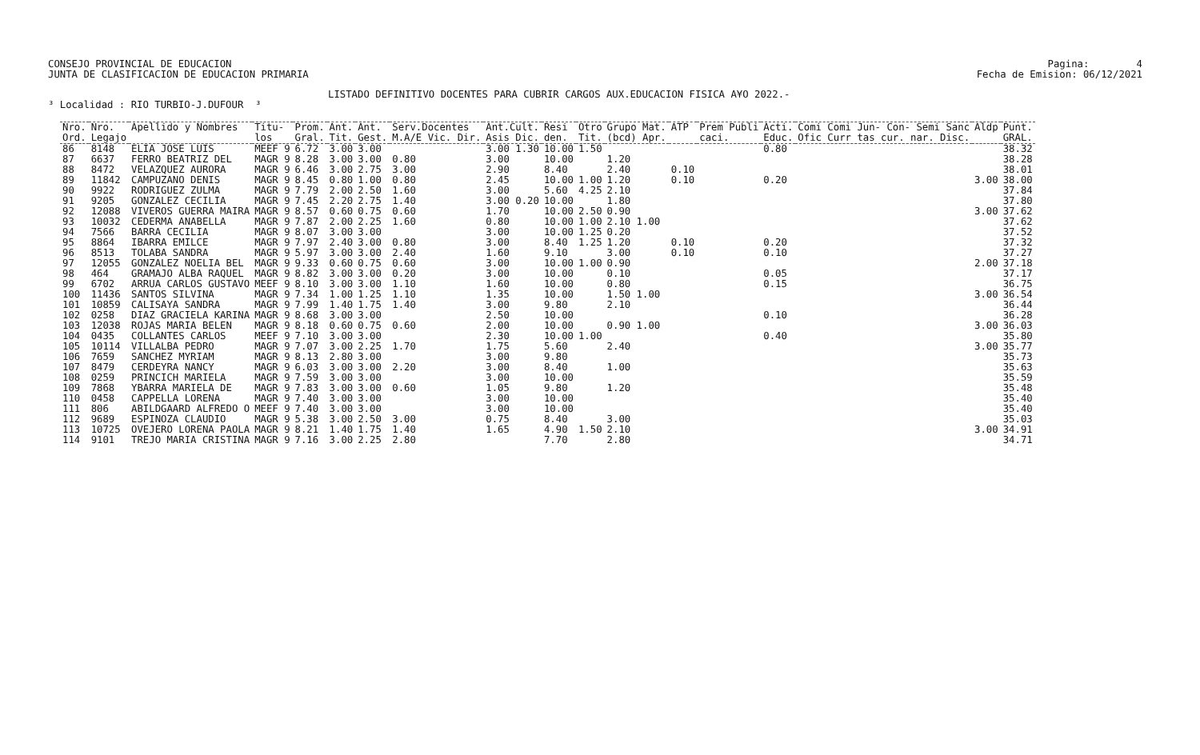CONSEJO PROVINCIAL DE EDUCACION JUNTA DE CLASIFICACION DE EDUCACION PRIMARIA
Pagina: 4 Fecha de Emision: 06/12/2021
LISTADO DEFINITIVO DOCENTES PARA CUBRIR CARGOS AUX.EDUCACION FISICA A¥O 2022.-
³ Localidad : RIO TURBIO-J.DUFOUR ³
| Nro. Ord. | Nro. Legajo | Apellido y Nombres | Titu- los | Prom. Gral. | Ant. Tit. | Ant. Gest. | Serv.Docentes M.A/E Vic. Dir. | Ant.Cult. Asis Dic. | Resi den. | Otro Tit. | Grupo Mat. (bcd) Apr. | ATP | Prem Publi caci. | Acti. Educ. | Comi Comi Jun- Con- Semi Sanc Ofic Curr tas cur. nar. Disc. | Aldp | Punt. GRAL. |
| --- | --- | --- | --- | --- | --- | --- | --- | --- | --- | --- | --- | --- | --- | --- | --- | --- | --- |
| 86 | 8148 | ELIA JOSE LUIS | MEEF 9 | 6.72 | 3.00 | 3.00 | | 3.00 1.30 | 10.00 | 1.50 | | | | 0.80 | | | 38.32 |
| 87 | 6637 | FERRO BEATRIZ DEL | MAGR 9 | 8.28 | 3.00 | 3.00 | 0.80 | 3.00 | 10.00 | | 1.20 | | | | | | 38.28 |
| 88 | 8472 | VELAZQUEZ AURORA | MAGR 9 | 6.46 | 3.00 | 2.75 | 3.00 | 2.90 | 8.40 | | 2.40 | 0.10 | | | | | 38.01 |
| 89 | 11842 | CAMPUZANO DENIS | MAGR 9 | 8.45 | 0.80 | 1.00 | 0.80 | 2.45 | 10.00 | 1.00 | 1.20 | 0.10 | | 0.20 | | 3.00 | 38.00 |
| 90 | 9922 | RODRIGUEZ ZULMA | MAGR 9 | 7.79 | 2.00 | 2.50 | 1.60 | 3.00 | 5.60 | 4.25 | 2.10 | | | | | | 37.84 |
| 91 | 9205 | GONZALEZ CECILIA | MAGR 9 | 7.45 | 2.20 | 2.75 | 1.40 | 3.00 0.20 | 10.00 | | 1.80 | | | | | | 37.80 |
| 92 | 12088 | VIVEROS GUERRA MAIRA | MAGR 9 | 8.57 | 0.60 | 0.75 | 0.60 | 1.70 | 10.00 | 2.50 | 0.90 | | | | | 3.00 | 37.62 |
| 93 | 10032 | CEDERMA ANABELLA | MAGR 9 | 7.87 | 2.00 | 2.25 | 1.60 | 0.80 | 10.00 | 1.00 | 2.10 1.00 | | | | | | 37.62 |
| 94 | 7566 | BARRA CECILIA | MAGR 9 | 8.07 | 3.00 | 3.00 | | 3.00 | 10.00 | 1.25 | 0.20 | | | | | | 37.52 |
| 95 | 8864 | IBARRA EMILCE | MAGR 9 | 7.97 | 2.40 | 3.00 | 0.80 | 3.00 | 8.40 | 1.25 | 1.20 | 0.10 | | 0.20 | | | 37.32 |
| 96 | 8513 | TOLABA SANDRA | MAGR 9 | 5.97 | 3.00 | 3.00 | 2.40 | 1.60 | 9.10 | | 3.00 | 0.10 | | 0.10 | | | 37.27 |
| 97 | 12055 | GONZALEZ NOELIA BEL | MAGR 9 | 9.33 | 0.60 | 0.75 | 0.60 | 3.00 | 10.00 | 1.00 | 0.90 | | | | | 2.00 | 37.18 |
| 98 | 464 | GRAMAJO ALBA RAQUEL | MAGR 9 | 8.82 | 3.00 | 3.00 | 0.20 | 3.00 | 10.00 | | 0.10 | | | 0.05 | | | 37.17 |
| 99 | 6702 | ARRUA CARLOS GUSTAVO | MEEF 9 | 8.10 | 3.00 | 3.00 | 1.10 | 1.60 | 10.00 | | 0.80 | | | 0.15 | | | 36.75 |
| 100 | 11436 | SANTOS SILVINA | MAGR 9 | 7.34 | 1.00 | 1.25 | 1.10 | 1.35 | 10.00 | | 1.50 1.00 | | | | | 3.00 | 36.54 |
| 101 | 10859 | CALISAYA SANDRA | MAGR 9 | 7.99 | 1.40 | 1.75 | 1.40 | 3.00 | 9.80 | | 2.10 | | | | | | 36.44 |
| 102 | 0258 | DIAZ GRACIELA KARINA | MAGR 9 | 8.68 | 3.00 | 3.00 | | 2.50 | 10.00 | | | | | 0.10 | | | 36.28 |
| 103 | 12038 | ROJAS MARIA BELEN | MAGR 9 | 8.18 | 0.60 | 0.75 | 0.60 | 2.00 | 10.00 | | 0.90 1.00 | | | | | 3.00 | 36.03 |
| 104 | 0435 | COLLANTES CARLOS | MEEF 9 | 7.10 | 3.00 | 3.00 | | 2.30 | 10.00 | 1.00 | | | | 0.40 | | | 35.80 |
| 105 | 10114 | VILLALBA PEDRO | MAGR 9 | 7.07 | 3.00 | 2.25 | 1.70 | 1.75 | 5.60 | | 2.40 | | | | | 3.00 | 35.77 |
| 106 | 7659 | SANCHEZ MYRIAM | MAGR 9 | 8.13 | 2.80 | 3.00 | | 3.00 | 9.80 | | | | | | | | 35.73 |
| 107 | 8479 | CERDEYRA NANCY | MAGR 9 | 6.03 | 3.00 | 3.00 | 2.20 | 3.00 | 8.40 | | 1.00 | | | | | | 35.63 |
| 108 | 0259 | PRINCICH MARIELA | MAGR 9 | 7.59 | 3.00 | 3.00 | | 3.00 | 10.00 | | | | | | | | 35.59 |
| 109 | 7868 | YBARRA MARIELA DE | MAGR 9 | 7.83 | 3.00 | 3.00 | 0.60 | 1.05 | 9.80 | | 1.20 | | | | | | 35.48 |
| 110 | 0458 | CAPPELLA LORENA | MAGR 9 | 7.40 | 3.00 | 3.00 | | 3.00 | 10.00 | | | | | | | | 35.40 |
| 111 | 806 | ABILDGAARD ALFREDO O | MEEF 9 | 7.40 | 3.00 | 3.00 | | 3.00 | 10.00 | | | | | | | | 35.40 |
| 112 | 9689 | ESPINOZA CLAUDIO | MAGR 9 | 5.38 | 3.00 | 2.50 | 3.00 | 0.75 | 8.40 | | 3.00 | | | | | | 35.03 |
| 113 | 10725 | OVEJERO LORENA PAOLA | MAGR 9 | 8.21 | 1.40 | 1.75 | 1.40 | 1.65 | 4.90 | 1.50 | 2.10 | | | | | 3.00 | 34.91 |
| 114 | 9101 | TREJO MARIA CRISTINA | MAGR 9 | 7.16 | 3.00 | 2.25 | 2.80 | | 7.70 | | 2.80 | | | | | | 34.71 |